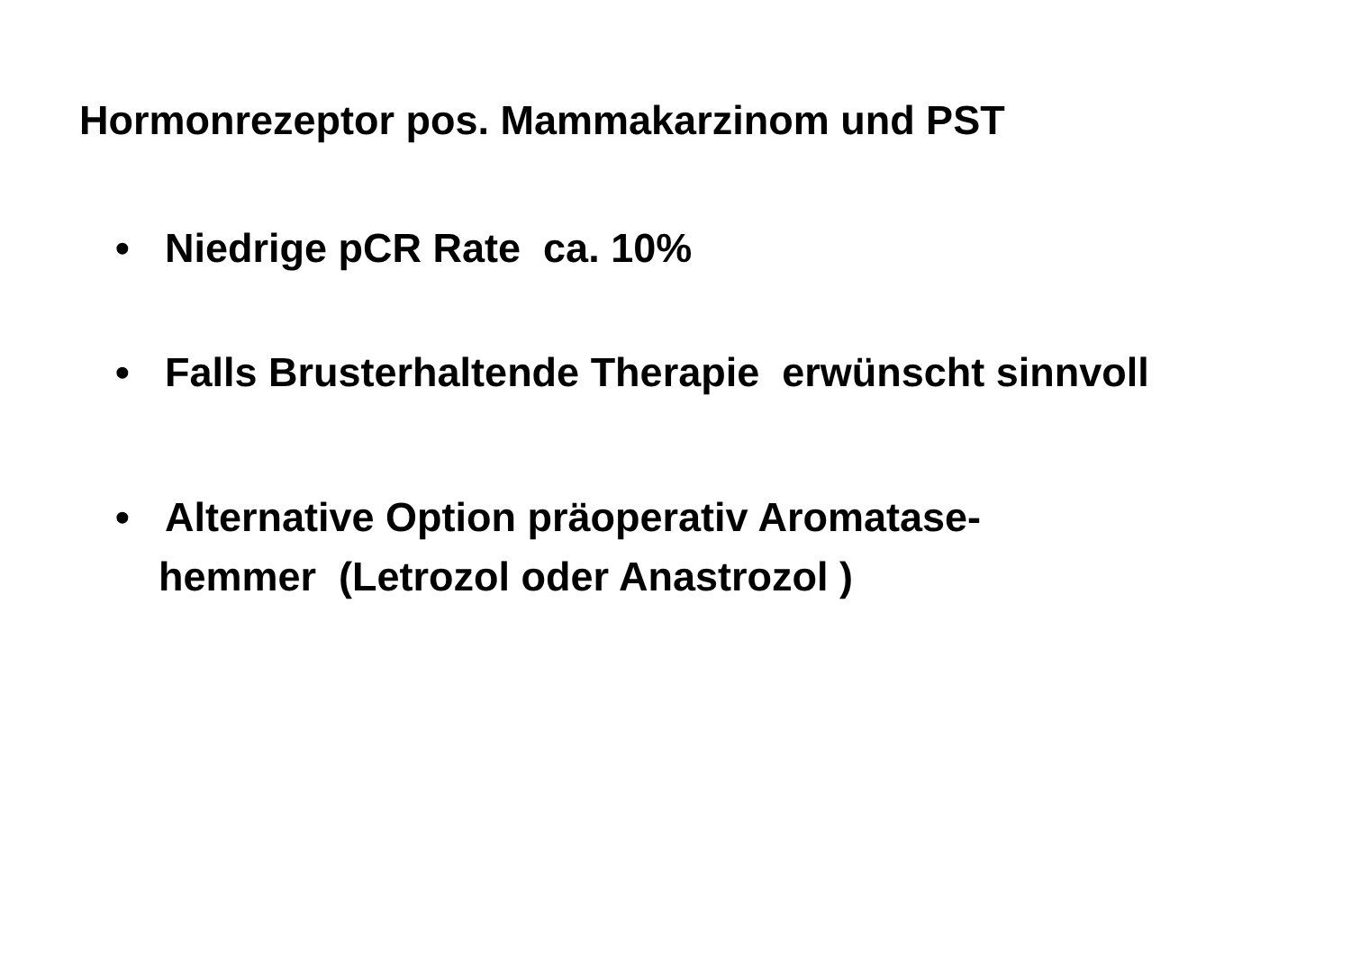Hormonrezeptor pos. Mammakarzinom und PST
• Niedrige pCR Rate ca. 10%
• Falls Brusterhaltende Therapie erwünscht sinnvoll
• Alternative Option präoperativ Aromatase-
hemmer (Letrozol oder Anastrozol )